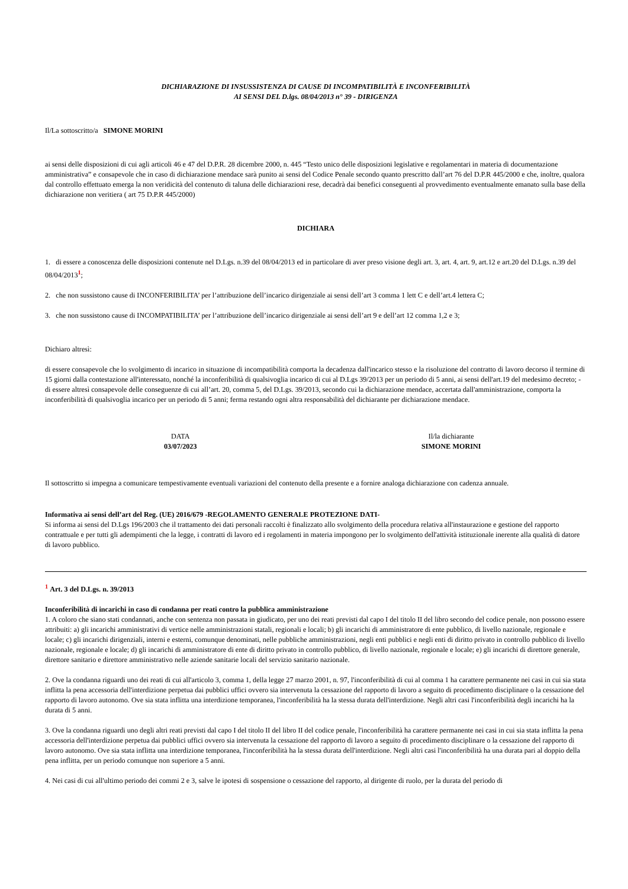DICHIARAZIONE DI INSUSSISTENZA DI CAUSE DI INCOMPATIBILITÀ E INCONFERIBILITÀ
AI SENSI DEL D.lgs. 08/04/2013 n° 39 - DIRIGENZA
Il/La sottoscritto/a SIMONE MORINI
ai sensi delle disposizioni di cui agli articoli 46 e 47 del D.P.R. 28 dicembre 2000, n. 445 “Testo unico delle disposizioni legislative e regolamentari in materia di documentazione amministrativa” e consapevole che in caso di dichiarazione mendace sarà punito ai sensi del Codice Penale secondo quanto prescritto dall’art 76 del D.P.R 445/2000 e che, inoltre, qualora dal controllo effettuato emerga la non veridicità del contenuto di taluna delle dichiarazioni rese, decadrà dai benefici conseguenti al provvedimento eventualmente emanato sulla base della dichiarazione non veritiera ( art 75 D.P.R 445/2000)
DICHIARA
1. di essere a conoscenza delle disposizioni contenute nel D.Lgs. n.39 del 08/04/2013 ed in particolare di aver preso visione degli art. 3, art. 4, art. 9, art.12 e art.20 del D.Lgs. n.39 del 08/04/2013<sup>1</sup>;
2. che non sussistono cause di INCONFERIBILITA’ per l’attribuzione dell’incarico dirigenziale ai sensi dell’art 3 comma 1 lett C e dell’art.4 lettera C;
3. che non sussistono cause di INCOMPATIBILITA’ per l’attribuzione dell’incarico dirigenziale ai sensi dell’art 9 e dell’art 12 comma 1,2 e 3;
Dichiaro altresì:
di essere consapevole che lo svolgimento di incarico in situazione di incompatibilità comporta la decadenza dall'incarico stesso e la risoluzione del contratto di lavoro decorso il termine di 15 giorni dalla contestazione all'interessato, nonché la inconferibilità di qualsivoglia incarico di cui al D.Lgs 39/2013 per un periodo di 5 anni, ai sensi dell'art.19 del medesimo decreto; - di essere altresì consapevole delle conseguenze di cui all’art. 20, comma 5, del D.Lgs. 39/2013, secondo cui la dichiarazione mendace, accertata dall'amministrazione, comporta la inconferibilità di qualsivoglia incarico per un periodo di 5 anni; ferma restando ogni altra responsabilità del dichiarante per dichiarazione mendace.
DATA
03/07/2023
Il/la dichiarante
SIMONE MORINI
Il sottoscritto si impegna a comunicare tempestivamente eventuali variazioni del contenuto della presente e a fornire analoga dichiarazione con cadenza annuale.
Informativa ai sensi dell’art del Reg. (UE) 2016/679 -REGOLAMENTO GENERALE PROTEZIONE DATI-
Si informa ai sensi del D.Lgs 196/2003 che il trattamento dei dati personali raccolti è finalizzato allo svolgimento della procedura relativa all'instaurazione e gestione del rapporto contrattuale e per tutti gli adempimenti che la legge, i contratti di lavoro ed i regolamenti in materia impongono per lo svolgimento dell'attività istituzionale inerente alla qualità di datore di lavoro pubblico.
<sup>1</sup> Art. 3 del D.Lgs. n. 39/2013
Inconferibilità di incarichi in caso di condanna per reati contro la pubblica amministrazione
1. A coloro che siano stati condannati, anche con sentenza non passata in giudicato, per uno dei reati previsti dal capo I del titolo II del libro secondo del codice penale, non possono essere attribuiti: a) gli incarichi amministrativi di vertice nelle amministrazioni statali, regionali e locali; b) gli incarichi di amministratore di ente pubblico, di livello nazionale, regionale e locale; c) gli incarichi dirigenziali, interni e esterni, comunque denominati, nelle pubbliche amministrazioni, negli enti pubblici e negli enti di diritto privato in controllo pubblico di livello nazionale, regionale e locale; d) gli incarichi di amministratore di ente di diritto privato in controllo pubblico, di livello nazionale, regionale e locale; e) gli incarichi di direttore generale, direttore sanitario e direttore amministrativo nelle aziende sanitarie locali del servizio sanitario nazionale.
2. Ove la condanna riguardi uno dei reati di cui all'articolo 3, comma 1, della legge 27 marzo 2001, n. 97, l'inconferibilità di cui al comma 1 ha carattere permanente nei casi in cui sia stata inflitta la pena accessoria dell'interdizione perpetua dai pubblici uffici ovvero sia intervenuta la cessazione del rapporto di lavoro a seguito di procedimento disciplinare o la cessazione del rapporto di lavoro autonomo. Ove sia stata inflitta una interdizione temporanea, l'inconferibilità ha la stessa durata dell'interdizione. Negli altri casi l'inconferibilità degli incarichi ha la durata di 5 anni.
3. Ove la condanna riguardi uno degli altri reati previsti dal capo I del titolo II del libro II del codice penale, l'inconferibilità ha carattere permanente nei casi in cui sia stata inflitta la pena accessoria dell'interdizione perpetua dai pubblici uffici ovvero sia intervenuta la cessazione del rapporto di lavoro a seguito di procedimento disciplinare o la cessazione del rapporto di lavoro autonomo. Ove sia stata inflitta una interdizione temporanea, l'inconferibilità ha la stessa durata dell'interdizione. Negli altri casi l'inconferibilità ha una durata pari al doppio della pena inflitta, per un periodo comunque non superiore a 5 anni.
4. Nei casi di cui all'ultimo periodo dei commi 2 e 3, salve le ipotesi di sospensione o cessazione del rapporto, al dirigente di ruolo, per la durata del periodo di